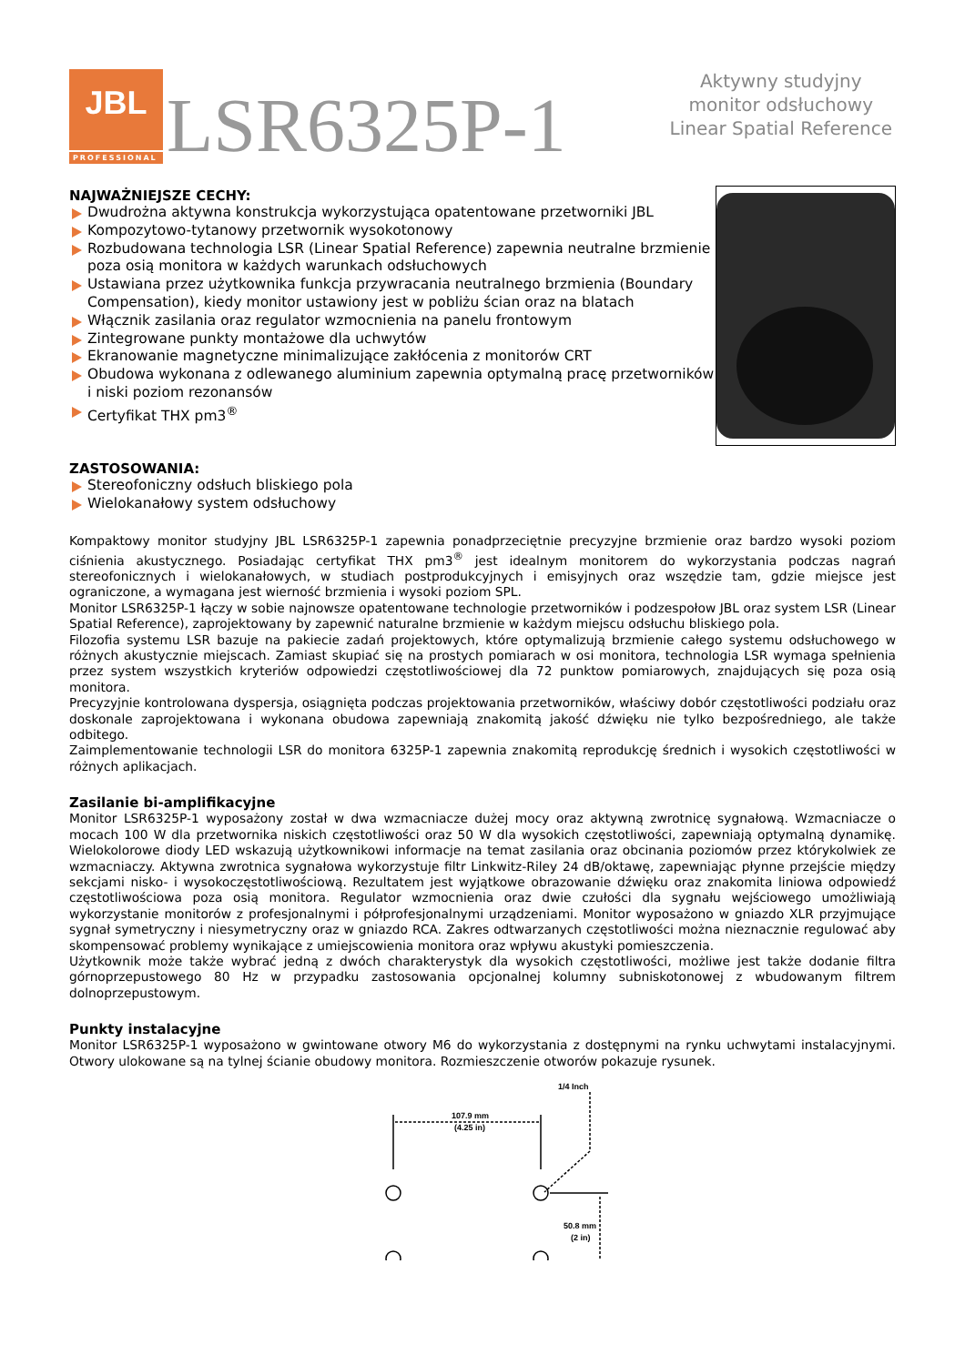JBL
PROFESSIONAL
LSR6325P-1
Aktywny studyjny
monitor odsłuchowy
Linear Spatial Reference
NAJWAŻNIEJSZE CECHY:
Dwudrożna aktywna konstrukcja wykorzystująca opatentowane przetworniki JBL
Kompozytowo-tytanowy przetwornik wysokotonowy
Rozbudowana technologia LSR (Linear Spatial Reference) zapewnia neutralne brzmienie poza osią monitora w każdych warunkach odsłuchowych
Ustawiana przez użytkownika funkcja przywracania neutralnego brzmienia (Boundary Compensation), kiedy monitor ustawiony jest w pobliżu ścian oraz na blatach
Włącznik zasilania oraz regulator wzmocnienia na panelu frontowym
Zintegrowane punkty montażowe dla uchwytów
Ekranowanie magnetyczne minimalizujące zakłócenia z monitorów CRT
Obudowa wykonana z odlewanego aluminium zapewnia optymalną pracę przetworników i niski poziom rezonansów
Certyfikat THX pm3<sup>®</sup>
ZASTOSOWANIA:
Stereofoniczny odsłuch bliskiego pola
Wielokanałowy system odsłuchowy
Kompaktowy monitor studyjny JBL LSR6325P-1 zapewnia ponadprzeciętnie precyzyjne brzmienie oraz bardzo wysoki poziom ciśnienia akustycznego. Posiadając certyfikat THX pm3<sup>®</sup> jest idealnym monitorem do wykorzystania podczas nagrań stereofonicznych i wielokanałowych, w studiach postprodukcyjnych i emisyjnych oraz wszędzie tam, gdzie miejsce jest ograniczone, a wymagana jest wierność brzmienia i wysoki poziom SPL.
Monitor LSR6325P-1 łączy w sobie najnowsze opatentowane technologie przetworników i podzespołow JBL oraz system LSR (Linear Spatial Reference), zaprojektowany by zapewnić naturalne brzmienie w każdym miejscu odsłuchu bliskiego pola.
Filozofia systemu LSR bazuje na pakiecie zadań projektowych, które optymalizują brzmienie całego systemu odsłuchowego w różnych akustycznie miejscach. Zamiast skupiać się na prostych pomiarach w osi monitora, technologia LSR wymaga spełnienia przez system wszystkich kryteriów odpowiedzi częstotliwościowej dla 72 punktow pomiarowych, znajdujących się poza osią monitora.
Precyzyjnie kontrolowana dyspersja, osiągnięta podczas projektowania przetworników, właściwy dobór częstotliwości podziału oraz doskonale zaprojektowana i wykonana obudowa zapewniają znakomitą jakość dźwięku nie tylko bezpośredniego, ale także odbitego.
Zaimplementowanie technologii LSR do monitora 6325P-1 zapewnia znakomitą reprodukcję średnich i wysokich częstotliwości w różnych aplikacjach.
Zasilanie bi-amplifikacyjne
Monitor LSR6325P-1 wyposażony został w dwa wzmacniacze dużej mocy oraz aktywną zwrotnicę sygnałową. Wzmacniacze o mocach 100 W dla przetwornika niskich częstotliwości oraz 50 W dla wysokich częstotliwości, zapewniają optymalną dynamikę. Wielokolorowe diody LED wskazują użytkownikowi informacje na temat zasilania oraz obcinania poziomów przez którykolwiek ze wzmacniaczy. Aktywna zwrotnica sygnałowa wykorzystuje filtr Linkwitz-Riley 24 dB/oktawę, zapewniając płynne przejście między sekcjami nisko- i wysokoczęstotliwościową. Rezultatem jest wyjątkowe obrazowanie dźwięku oraz znakomita liniowa odpowiedź częstotliwościowa poza osią monitora. Regulator wzmocnienia oraz dwie czułości dla sygnału wejściowego umożliwiają wykorzystanie monitorów z profesjonalnymi i półprofesjonalnymi urządzeniami. Monitor wyposażono w gniazdo XLR przyjmujące sygnał symetryczny i niesymetryczny oraz w gniazdo RCA. Zakres odtwarzanych częstotliwości można nieznacznie regulować aby skompensować problemy wynikające z umiejscowienia monitora oraz wpływu akustyki pomieszczenia.
Użytkownik może także wybrać jedną z dwóch charakterystyk dla wysokich częstotliwości, możliwe jest także dodanie filtra górnoprzepustowego 80 Hz w przypadku zastosowania opcjonalnej kolumny subniskotonowej z wbudowanym filtrem dolnoprzepustowym.
Punkty instalacyjne
Monitor LSR6325P-1 wyposażono w gwintowane otwory M6 do wykorzystania z dostępnymi na rynku uchwytami instalacyjnymi. Otwory ulokowane są na tylnej ścianie obudowy monitora. Rozmieszczenie otworów pokazuje rysunek.
1/4 Inch
107.9 mm
(4.25 in)
50.8 mm
(2 in)